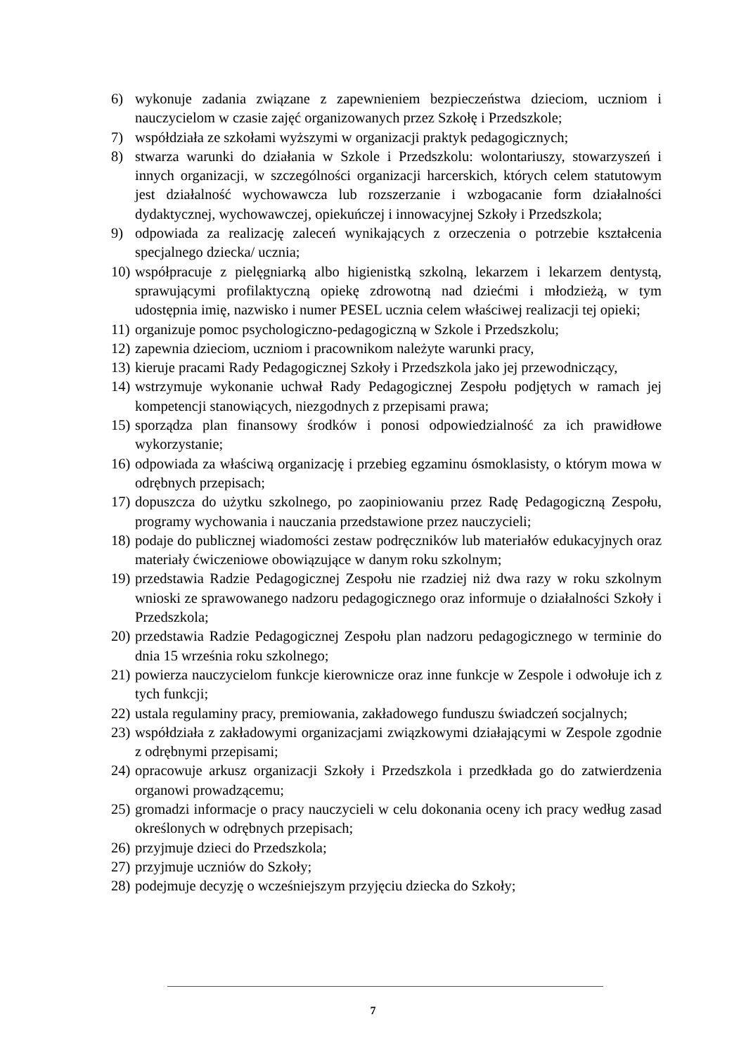6) wykonuje zadania związane z zapewnieniem bezpieczeństwa dzieciom, uczniom i nauczycielom w czasie zajęć organizowanych przez Szkołę i Przedszkole;
7) współdziała ze szkołami wyższymi w organizacji praktyk pedagogicznych;
8) stwarza warunki do działania w Szkole i Przedszkolu: wolontariuszy, stowarzyszeń i innych organizacji, w szczególności organizacji harcerskich, których celem statutowym jest działalność wychowawcza lub rozszerzanie i wzbogacanie form działalności dydaktycznej, wychowawczej, opiekuńczej i innowacyjnej Szkoły i Przedszkola;
9) odpowiada za realizację zaleceń wynikających z orzeczenia o potrzebie kształcenia specjalnego dziecka/ ucznia;
10) współpracuje z pielęgniarką albo higienistką szkolną, lekarzem i lekarzem dentystą, sprawującymi profilaktyczną opiekę zdrowotną nad dziećmi i młodzieżą, w tym udostępnia imię, nazwisko i numer PESEL ucznia celem właściwej realizacji tej opieki;
11) organizuje pomoc psychologiczno-pedagogiczną w Szkole i Przedszkolu;
12) zapewnia dzieciom, uczniom i pracownikom należyte warunki pracy,
13) kieruje pracami Rady Pedagogicznej Szkoły i Przedszkola jako jej przewodniczący,
14) wstrzymuje wykonanie uchwał Rady Pedagogicznej Zespołu podjętych w ramach jej kompetencji stanowiących, niezgodnych z przepisami prawa;
15) sporządza plan finansowy środków i ponosi odpowiedzialność za ich prawidłowe wykorzystanie;
16) odpowiada za właściwą organizację i przebieg egzaminu ósmoklasisty, o którym mowa w odrębnych przepisach;
17) dopuszcza do użytku szkolnego, po zaopiniowaniu przez Radę Pedagogiczną Zespołu, programy wychowania i nauczania przedstawione przez nauczycieli;
18) podaje do publicznej wiadomości zestaw podręczników lub materiałów edukacyjnych oraz materiały ćwiczeniowe obowiązujące w danym roku szkolnym;
19) przedstawia Radzie Pedagogicznej Zespołu nie rzadziej niż dwa razy w roku szkolnym wnioski ze sprawowanego nadzoru pedagogicznego oraz informuje o działalności Szkoły i Przedszkola;
20) przedstawia Radzie Pedagogicznej Zespołu plan nadzoru pedagogicznego w terminie do dnia 15 września roku szkolnego;
21) powierza nauczycielom funkcje kierownicze oraz inne funkcje w Zespole i odwołuje ich z tych funkcji;
22) ustala regulaminy pracy, premiowania, zakładowego funduszu świadczeń socjalnych;
23) współdziała z zakładowymi organizacjami związkowymi działającymi w Zespole zgodnie z odrębnymi przepisami;
24) opracowuje arkusz organizacji Szkoły i Przedszkola i przedkłada go do zatwierdzenia organowi prowadzącemu;
25) gromadzi informacje o pracy nauczycieli w celu dokonania oceny ich pracy według zasad określonych w odrębnych przepisach;
26) przyjmuje dzieci do Przedszkola;
27) przyjmuje uczniów do Szkoły;
28) podejmuje decyzję o wcześniejszym przyjęciu dziecka do Szkoły;
7